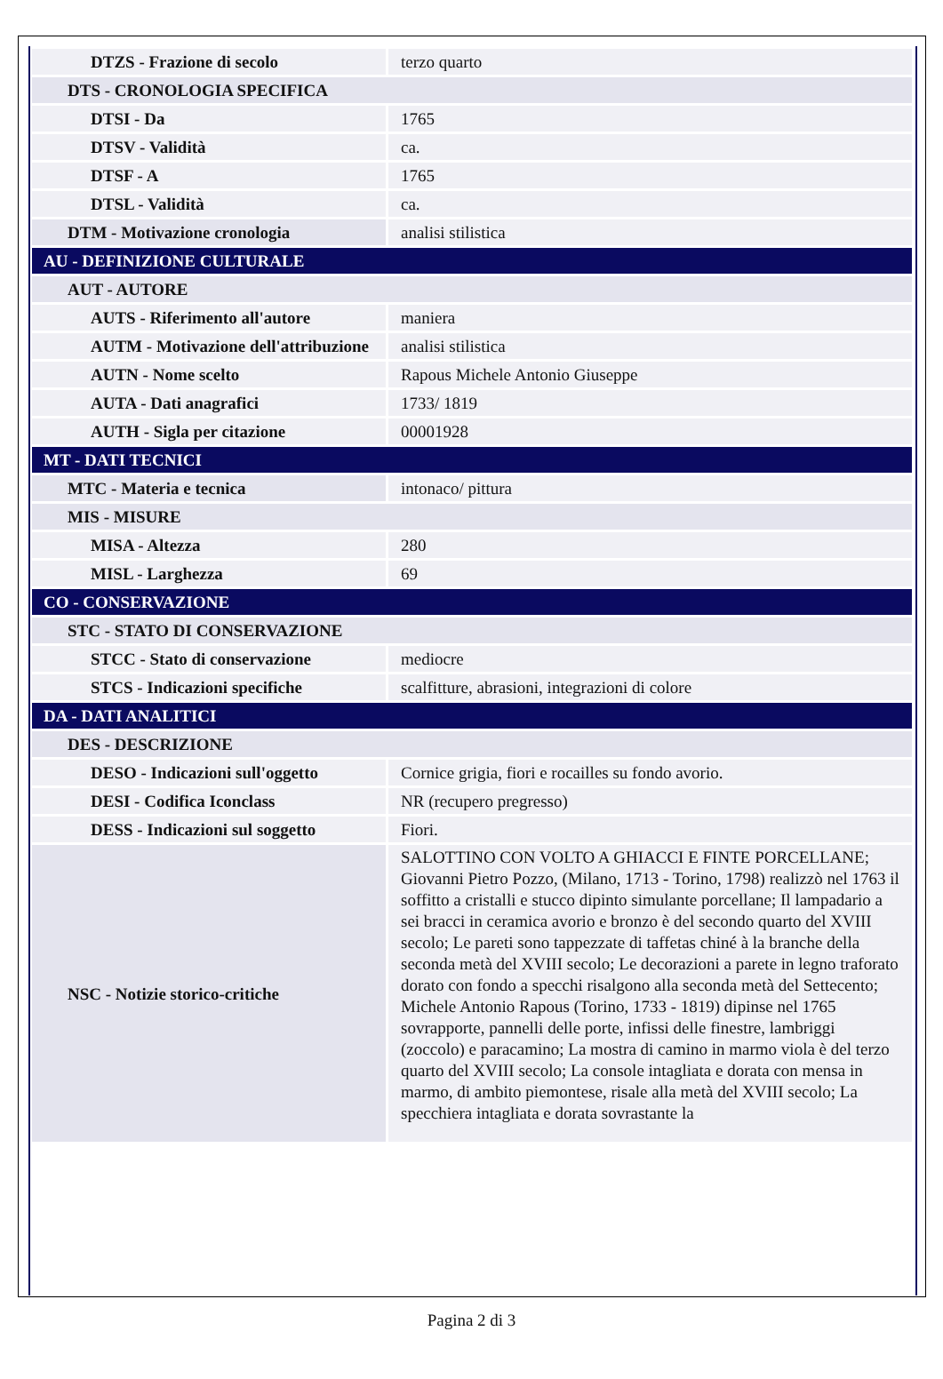| DTZS - Frazione di secolo | terzo quarto |
| DTS - CRONOLOGIA SPECIFICA | |
| DTSI - Da | 1765 |
| DTSV - Validità | ca. |
| DTSF - A | 1765 |
| DTSL - Validità | ca. |
| DTM - Motivazione cronologia | analisi stilistica |
| AU - DEFINIZIONE CULTURALE | |
| AUT - AUTORE | |
| AUTS - Riferimento all'autore | maniera |
| AUTM - Motivazione dell'attribuzione | analisi stilistica |
| AUTN - Nome scelto | Rapous Michele Antonio Giuseppe |
| AUTA - Dati anagrafici | 1733/ 1819 |
| AUTH - Sigla per citazione | 00001928 |
| MT - DATI TECNICI | |
| MTC - Materia e tecnica | intonaco/ pittura |
| MIS - MISURE | |
| MISA - Altezza | 280 |
| MISL - Larghezza | 69 |
| CO - CONSERVAZIONE | |
| STC - STATO DI CONSERVAZIONE | |
| STCC - Stato di conservazione | mediocre |
| STCS - Indicazioni specifiche | scalfitture, abrasioni, integrazioni di colore |
| DA - DATI ANALITICI | |
| DES - DESCRIZIONE | |
| DESO - Indicazioni sull'oggetto | Cornice grigia, fiori e rocailles su fondo avorio. |
| DESI - Codifica Iconclass | NR (recupero pregresso) |
| DESS - Indicazioni sul soggetto | Fiori. |
| NSC - Notizie storico-critiche | SALOTTINO CON VOLTO A GHIACCI E FINTE PORCELLANE; Giovanni Pietro Pozzo, (Milano, 1713 - Torino, 1798) realizzò nel 1763 il soffitto a cristalli e stucco dipinto simulante porcellane; Il lampadario a sei bracci in ceramica avorio e bronzo è del secondo quarto del XVIII secolo; Le pareti sono tappezzate di taffetas chiné à la branche della seconda metà del XVIII secolo; Le decorazioni a parete in legno traforato dorato con fondo a specchi risalgono alla seconda metà del Settecento; Michele Antonio Rapous (Torino, 1733 - 1819) dipinse nel 1765 sovrapporte, pannelli delle porte, infissi delle finestre, lambriggi (zoccolo) e paracamino; La mostra di camino in marmo viola è del terzo quarto del XVIII secolo; La console intagliata e dorata con mensa in marmo, di ambito piemontese, risale alla metà del XVIII secolo; La specchiera intagliata e dorata sovrastante la |
Pagina 2 di 3